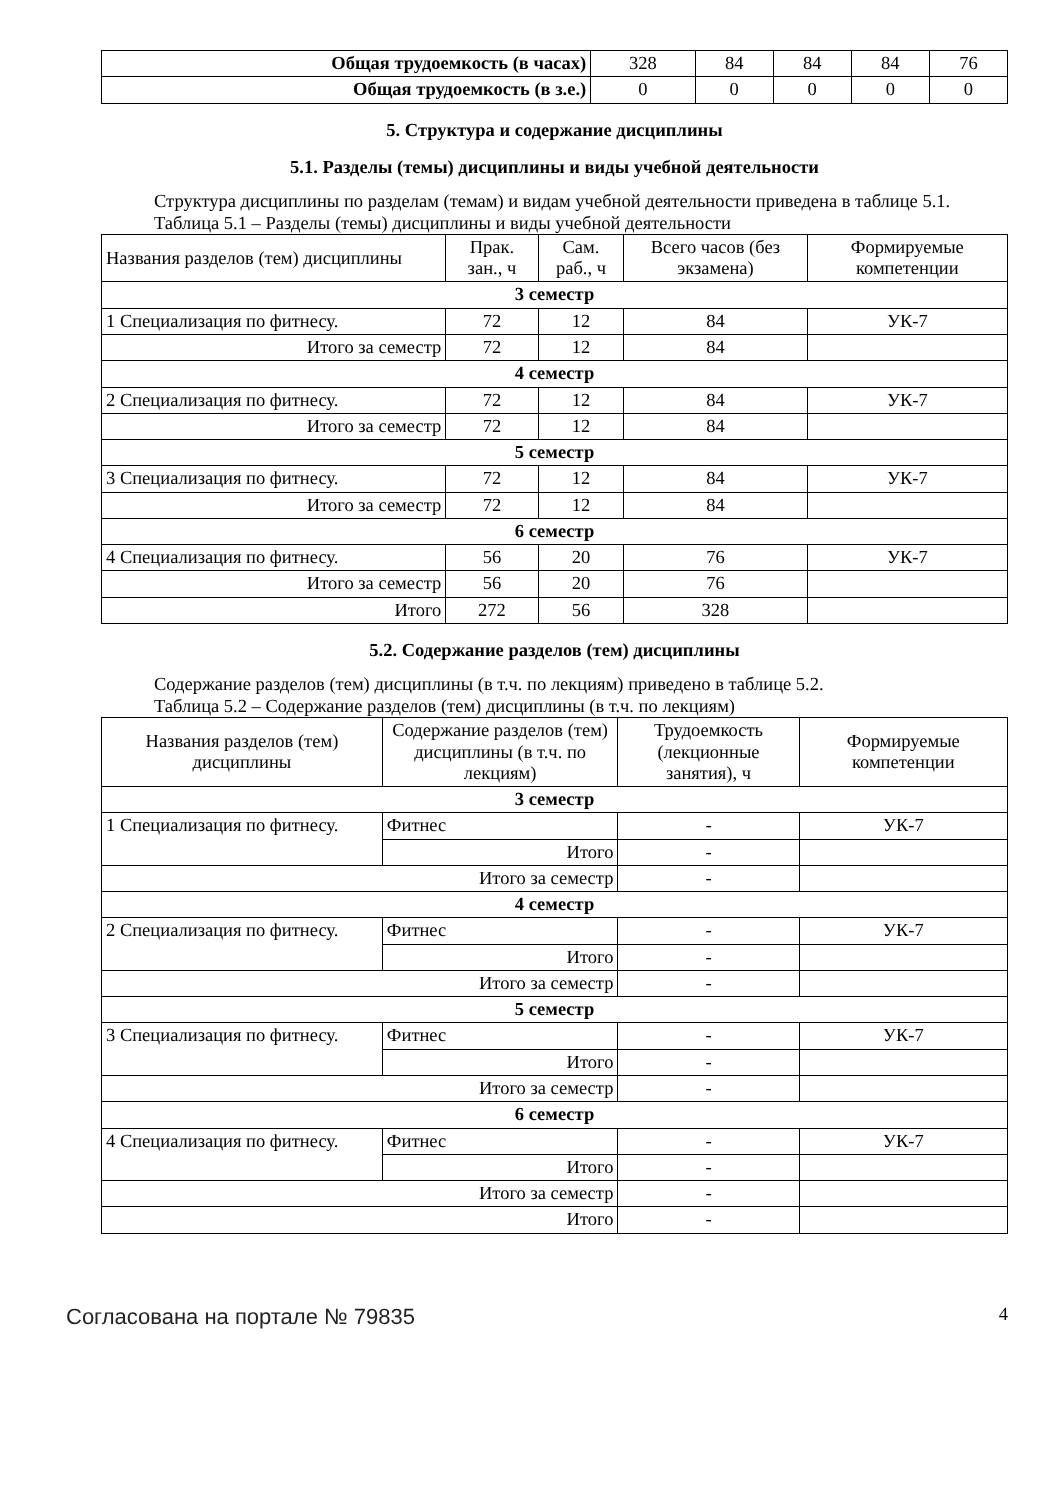| Общая трудоемкость (в часах) | 328 | 84 | 84 | 84 | 76 |
| Общая трудоемкость (в з.е.) | 0 | 0 | 0 | 0 | 0 |
5. Структура и содержание дисциплины
5.1. Разделы (темы) дисциплины и виды учебной деятельности
Структура дисциплины по разделам (темам) и видам учебной деятельности приведена в таблице 5.1.
Таблица 5.1 – Разделы (темы) дисциплины и виды учебной деятельности
| Названия разделов (тем) дисциплины | Прак. зан., ч | Сам. раб., ч | Всего часов (без экзамена) | Формируемые компетенции |
| --- | --- | --- | --- | --- |
| 3 семестр | | | | |
| 1 Специализация по фитнесу. | 72 | 12 | 84 | УК-7 |
| Итого за семестр | 72 | 12 | 84 | |
| 4 семестр | | | | |
| 2 Специализация по фитнесу. | 72 | 12 | 84 | УК-7 |
| Итого за семестр | 72 | 12 | 84 | |
| 5 семестр | | | | |
| 3 Специализация по фитнесу. | 72 | 12 | 84 | УК-7 |
| Итого за семестр | 72 | 12 | 84 | |
| 6 семестр | | | | |
| 4 Специализация по фитнесу. | 56 | 20 | 76 | УК-7 |
| Итого за семестр | 56 | 20 | 76 | |
| Итого | 272 | 56 | 328 | |
5.2. Содержание разделов (тем) дисциплины
Содержание разделов (тем) дисциплины (в т.ч. по лекциям) приведено в таблице 5.2.
Таблица 5.2 – Содержание разделов (тем) дисциплины (в т.ч. по лекциям)
| Названия разделов (тем) дисциплины | Содержание разделов (тем) дисциплины (в т.ч. по лекциям) | Трудоемкость (лекционные занятия), ч | Формируемые компетенции |
| --- | --- | --- | --- |
| 3 семестр | | | |
| 1 Специализация по фитнесу. | Фитнес | - | УК-7 |
| | Итого | - | |
| Итого за семестр | | - | |
| 4 семестр | | | |
| 2 Специализация по фитнесу. | Фитнес | - | УК-7 |
| | Итого | - | |
| Итого за семестр | | - | |
| 5 семестр | | | |
| 3 Специализация по фитнесу. | Фитнес | - | УК-7 |
| | Итого | - | |
| Итого за семестр | | - | |
| 6 семестр | | | |
| 4 Специализация по фитнесу. | Фитнес | - | УК-7 |
| | Итого | - | |
| Итого за семестр | | - | |
| Итого | | - | |
Согласована на портале № 79835 4